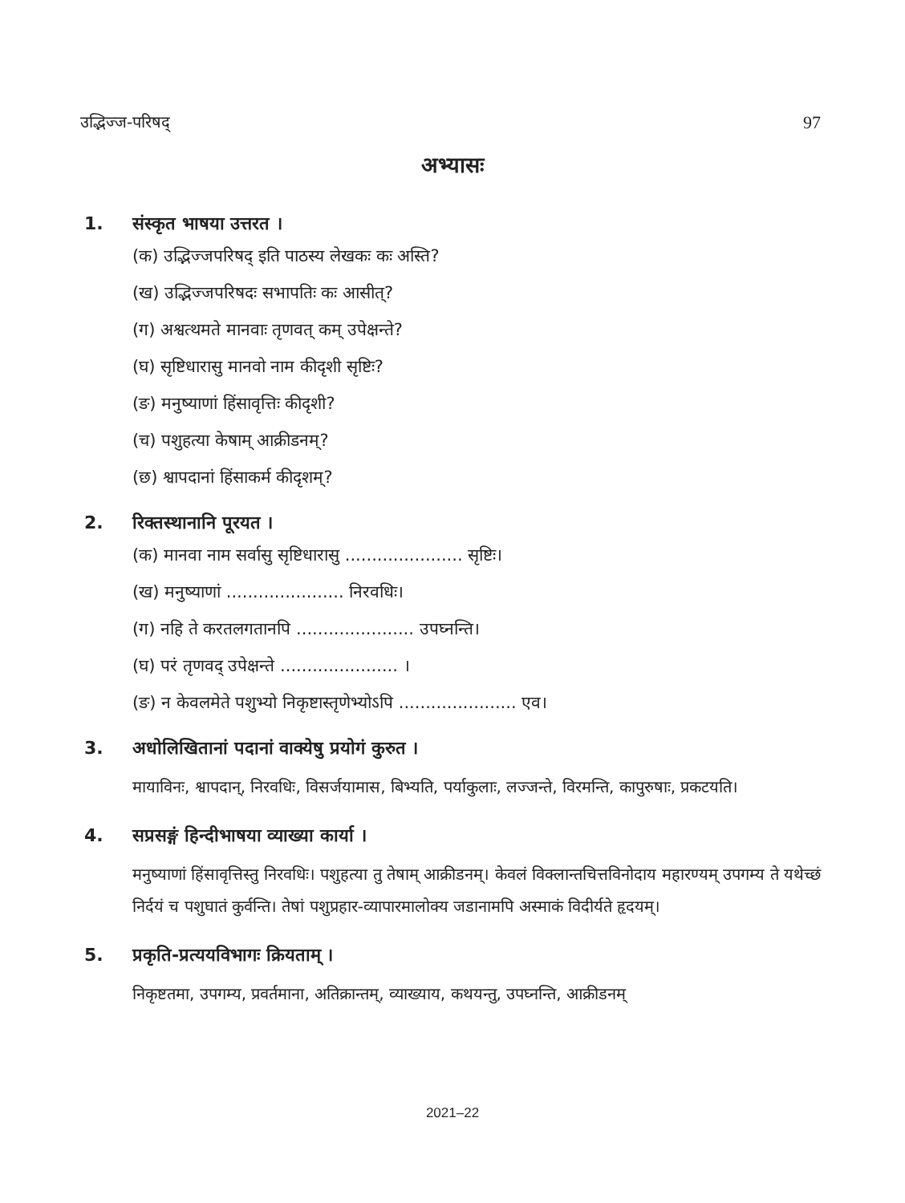उद्भिज्ज-परिषद् 97
अभ्यासः
1. संस्कृत भाषया उत्तरत ।
(क) उद्भिज्जपरिषद् इति पाठस्य लेखकः कः अस्ति?
(ख) उद्भिज्जपरिषदः सभापतिः कः आसीत्?
(ग) अश्वत्थमते मानवाः तृणवत् कम् उपेक्षन्ते?
(घ) सृष्टिधारासु मानवो नाम कीदृशी सृष्टिः?
(ङ) मनुष्याणां हिंसावृत्तिः कीदृशी?
(च) पशुहत्या केषाम् आक्रीडनम्?
(छ) श्वापदानां हिंसाकर्म कीदृशम्?
2. रिक्तस्थानानि पूरयत ।
(क) मानवा नाम सर्वासु सृष्टिधारासु ...................... सृष्टिः।
(ख) मनुष्याणां ...................... निरवधिः।
(ग) नहि ते करतलगतानपि ...................... उपघ्नन्ति।
(घ) परं तृणवद् उपेक्षन्ते ...................... ।
(ङ) न केवलमेते पशुभ्यो निकृष्टास्तृणेभ्योऽपि ...................... एव।
3. अधोलिखितानां पदानां वाक्येषु प्रयोगं कुरुत ।
मायाविनः, श्वापदान्, निरवधिः, विसर्जयामास, बिभ्यति, पर्याकुलाः, लज्जन्ते, विरमन्ति, कापुरुषाः, प्रकटयति।
4. सप्रसङ्गं हिन्दीभाषया व्याख्या कार्या ।
मनुष्याणां हिंसावृत्तिस्तु निरवधिः। पशुहत्या तु तेषाम् आक्रीडनम्। केवलं विक्लान्तचित्तविनोदाय महारण्यम् उपगम्य ते यथेच्छं निर्दयं च पशुघातं कुर्वन्ति। तेषां पशुप्रहार-व्यापारमालोक्य जडानामपि अस्माकं विदीर्यते हृदयम्।
5. प्रकृति-प्रत्ययविभागः क्रियताम् ।
निकृष्टतमा, उपगम्य, प्रवर्तमाना, अतिक्रान्तम्, व्याख्याय, कथयन्तु, उपघ्नन्ति, आक्रीडनम्
2021–22